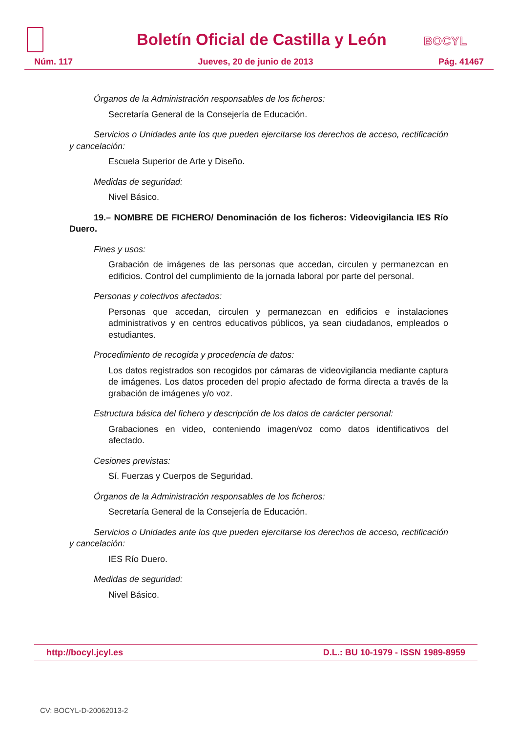Boletín Oficial de Castilla y León
BOCYL
Núm. 117 Jueves, 20 de junio de 2013 Pág. 41467
Órganos de la Administración responsables de los ficheros:
Secretaría General de la Consejería de Educación.
Servicios o Unidades ante los que pueden ejercitarse los derechos de acceso, rectificación y cancelación:
Escuela Superior de Arte y Diseño.
Medidas de seguridad:
Nivel Básico.
19.– NOMBRE DE FICHERO/ Denominación de los ficheros: Videovigilancia IES Río Duero.
Fines y usos:
Grabación de imágenes de las personas que accedan, circulen y permanezcan en edificios. Control del cumplimiento de la jornada laboral por parte del personal.
Personas y colectivos afectados:
Personas que accedan, circulen y permanezcan en edificios e instalaciones administrativos y en centros educativos públicos, ya sean ciudadanos, empleados o estudiantes.
Procedimiento de recogida y procedencia de datos:
Los datos registrados son recogidos por cámaras de videovigilancia mediante captura de imágenes. Los datos proceden del propio afectado de forma directa a través de la grabación de imágenes y/o voz.
Estructura básica del fichero y descripción de los datos de carácter personal:
Grabaciones en video, conteniendo imagen/voz como datos identificativos del afectado.
Cesiones previstas:
Sí. Fuerzas y Cuerpos de Seguridad.
Órganos de la Administración responsables de los ficheros:
Secretaría General de la Consejería de Educación.
Servicios o Unidades ante los que pueden ejercitarse los derechos de acceso, rectificación y cancelación:
IES Río Duero.
Medidas de seguridad:
Nivel Básico.
http://bocyl.jcyl.es D.L.: BU 10-1979 - ISSN 1989-8959
CV: BOCYL-D-20062013-2